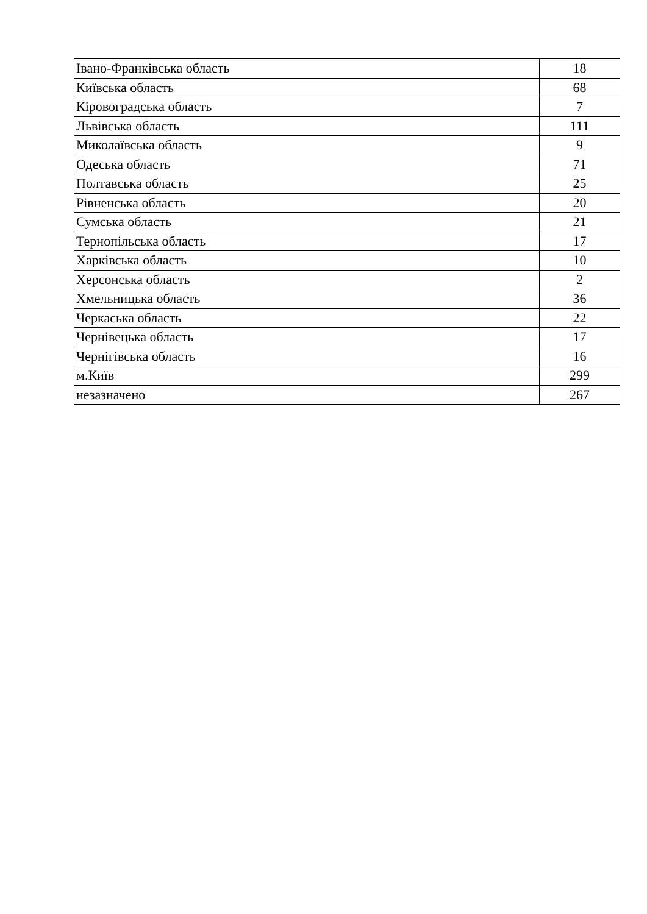| Івано-Франківська область | 18 |
| Київська область | 68 |
| Кіровоградська область | 7 |
| Львівська область | 111 |
| Миколаївська область | 9 |
| Одеська область | 71 |
| Полтавська область | 25 |
| Рівненська область | 20 |
| Сумська область | 21 |
| Тернопільська область | 17 |
| Харківська область | 10 |
| Херсонська область | 2 |
| Хмельницька область | 36 |
| Черкаська область | 22 |
| Чернівецька область | 17 |
| Чернігівська область | 16 |
| м.Київ | 299 |
| незазначено | 267 |